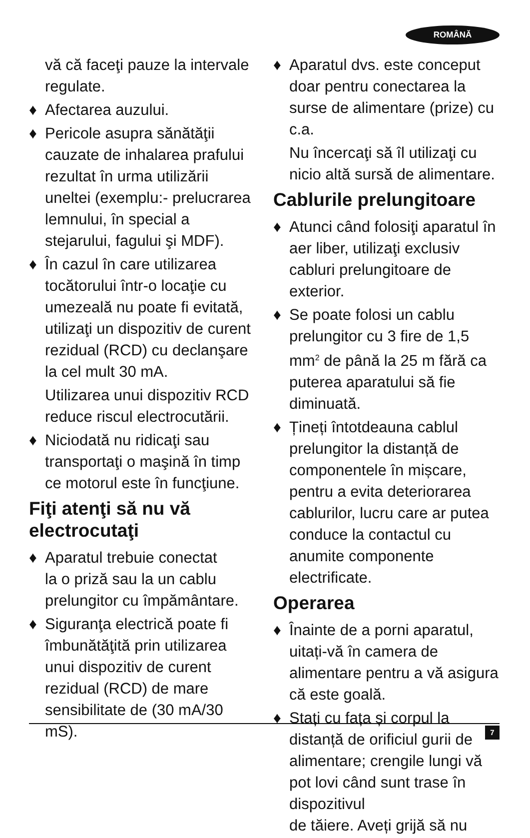ROMÂNĂ
vă că faceţi pauze la intervale regulate.
♦ Afectarea auzului.
♦ Pericole asupra sănătăţii cauzate de inhalarea prafului rezultat în urma utilizării uneltei (exemplu:- prelucrarea lemnului, în special a stejarului, fagului şi MDF).
♦ În cazul în care utilizarea tocătorului într-o locaţie cu umezeală nu poate fi evitată, utilizaţi un dispozitiv de curent rezidual (RCD) cu declanşare la cel mult 30 mA.
Utilizarea unui dispozitiv RCD reduce riscul electrocutării.
♦ Niciodată nu ridicaţi sau transportaţi o maşină în timp ce motorul este în funcţiune.
Fiţi atenţi să nu vă electrocutaţi
♦ Aparatul trebuie conectat
la o priză sau la un cablu prelungitor cu împământare.
♦ Siguranţa electrică poate fi îmbunătăţită prin utilizarea unui dispozitiv de curent rezidual (RCD) de mare sensibilitate de (30 mA/30 mS).
♦ Aparatul dvs. este conceput doar pentru conectarea la surse de alimentare (prize) cu c.a.
Nu încercaţi să îl utilizaţi cu nicio altă sursă de alimentare.
Cablurile prelungitoare
♦ Atunci când folosiţi aparatul în aer liber, utilizaţi exclusiv cabluri prelungitoare de exterior.
♦ Se poate folosi un cablu prelungitor cu 3 fire de 1,5 mm<sup>2</sup> de până la 25 m fără ca puterea aparatului să fie diminuată.
♦ Țineți întotdeauna cablul prelungitor la distanță de componentele în mișcare, pentru a evita deteriorarea cablurilor, lucru care ar putea conduce la contactul cu anumite componente electrificate.
Operarea
♦ Înainte de a porni aparatul, uitați-vă în camera de alimentare pentru a vă asigura că este goală.
♦ Stați cu fața și corpul la distanță de orificiul gurii de alimentare; crengile lungi vă pot lovi când sunt trase în dispozitivul
de tăiere. Aveți grijă să nu
7